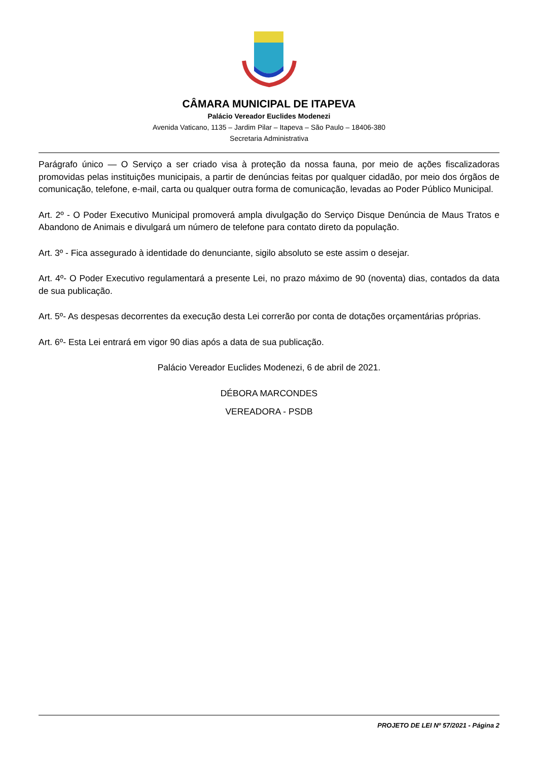CÂMARA MUNICIPAL DE ITAPEVA
Palácio Vereador Euclides Modenezi
Avenida Vaticano, 1135 – Jardim Pilar – Itapeva – São Paulo – 18406-380
Secretaria Administrativa
Parágrafo único — O Serviço a ser criado visa à proteção da nossa fauna, por meio de ações fiscalizadoras promovidas pelas instituições municipais, a partir de denúncias feitas por qualquer cidadão, por meio dos órgãos de comunicação, telefone, e-mail, carta ou qualquer outra forma de comunicação, levadas ao Poder Público Municipal.
Art. 2º - O Poder Executivo Municipal promoverá ampla divulgação do Serviço Disque Denúncia de Maus Tratos e Abandono de Animais e divulgará um número de telefone para contato direto da população.
Art. 3º - Fica assegurado à identidade do denunciante, sigilo absoluto se este assim o desejar.
Art. 4º- O Poder Executivo regulamentará a presente Lei, no prazo máximo de 90 (noventa) dias, contados da data de sua publicação.
Art. 5º- As despesas decorrentes da execução desta Lei correrão por conta de dotações orçamentárias próprias.
Art. 6º- Esta Lei entrará em vigor 90 dias após a data de sua publicação.
Palácio Vereador Euclides Modenezi, 6 de abril de 2021.
DÉBORA MARCONDES
VEREADORA - PSDB
PROJETO DE LEI Nº 57/2021 - Página 2